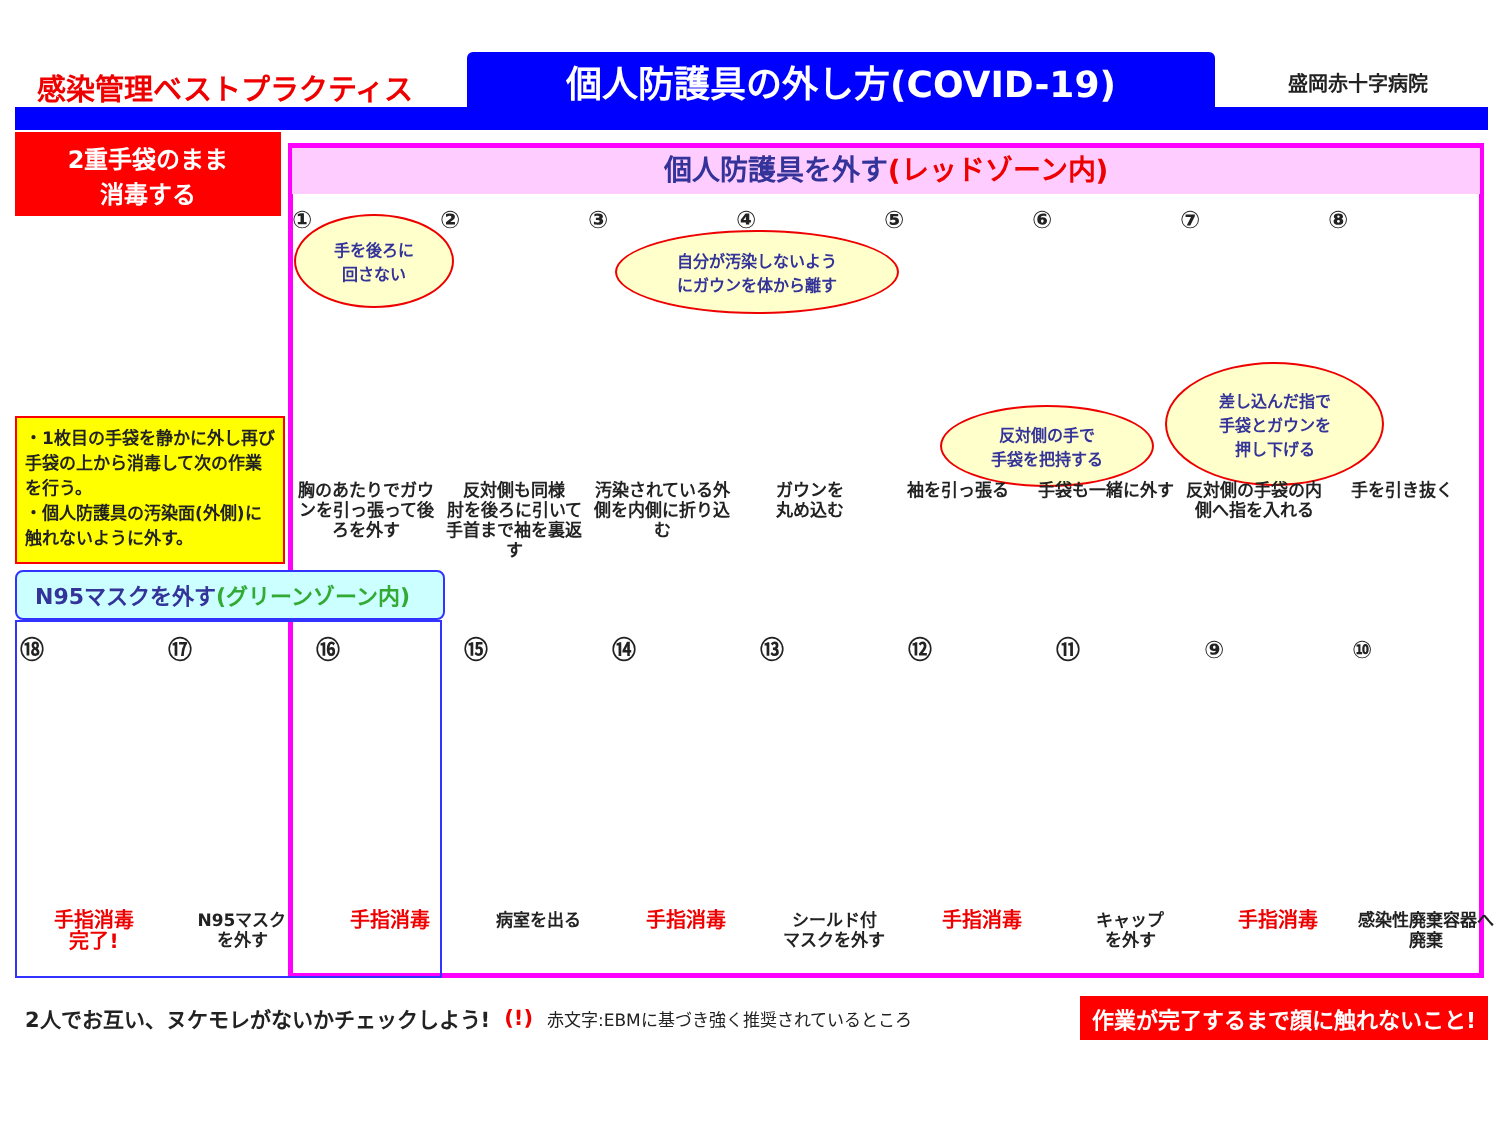感染管理ベストプラクティス 個人防護具の外し方(COVID-19) 盛岡赤十字病院
2重手袋のまま
消毒する
・1枚目の手袋を静かに外し再び手袋の上から消毒して次の作業を行う。
・個人防護具の汚染面(外側)に触れないように外す。
個人防護具を外す(レッドゾーン内)
手を後ろに
回さない
自分が汚染しないよう
にガウンを体から離す
反対側の手で
手袋を把持する
差し込んだ指で
手袋とガウンを
押し下げる
①
胸のあたりでガウンを引っ張って後ろを外す
②
反対側も同様
肘を後ろに引いて手首まで袖を裏返す
③
汚染されている外側を内側に折り込む
④
ガウンを
丸め込む
⑤
袖を引っ張る
⑥
手袋も一緒に外す
⑦
反対側の手袋の内側へ指を入れる
⑧
手を引き抜く
N95マスクを外す(グリーンゾーン内)
⑱
手指消毒
完了!
⑰
N95マスク
を外す
⑯
手指消毒
⑮
病室を出る
⑭
手指消毒
⑬
シールド付
マスクを外す
⑫
手指消毒
⑪
キャップ
を外す
⑨
手指消毒
⑩
感染性廃棄容器へ廃棄
2人でお互い、ヌケモレがないかチェックしよう! (!) 赤文字:EBMに基づき強く推奨されているところ 作業が完了するまで顔に触れないこと!